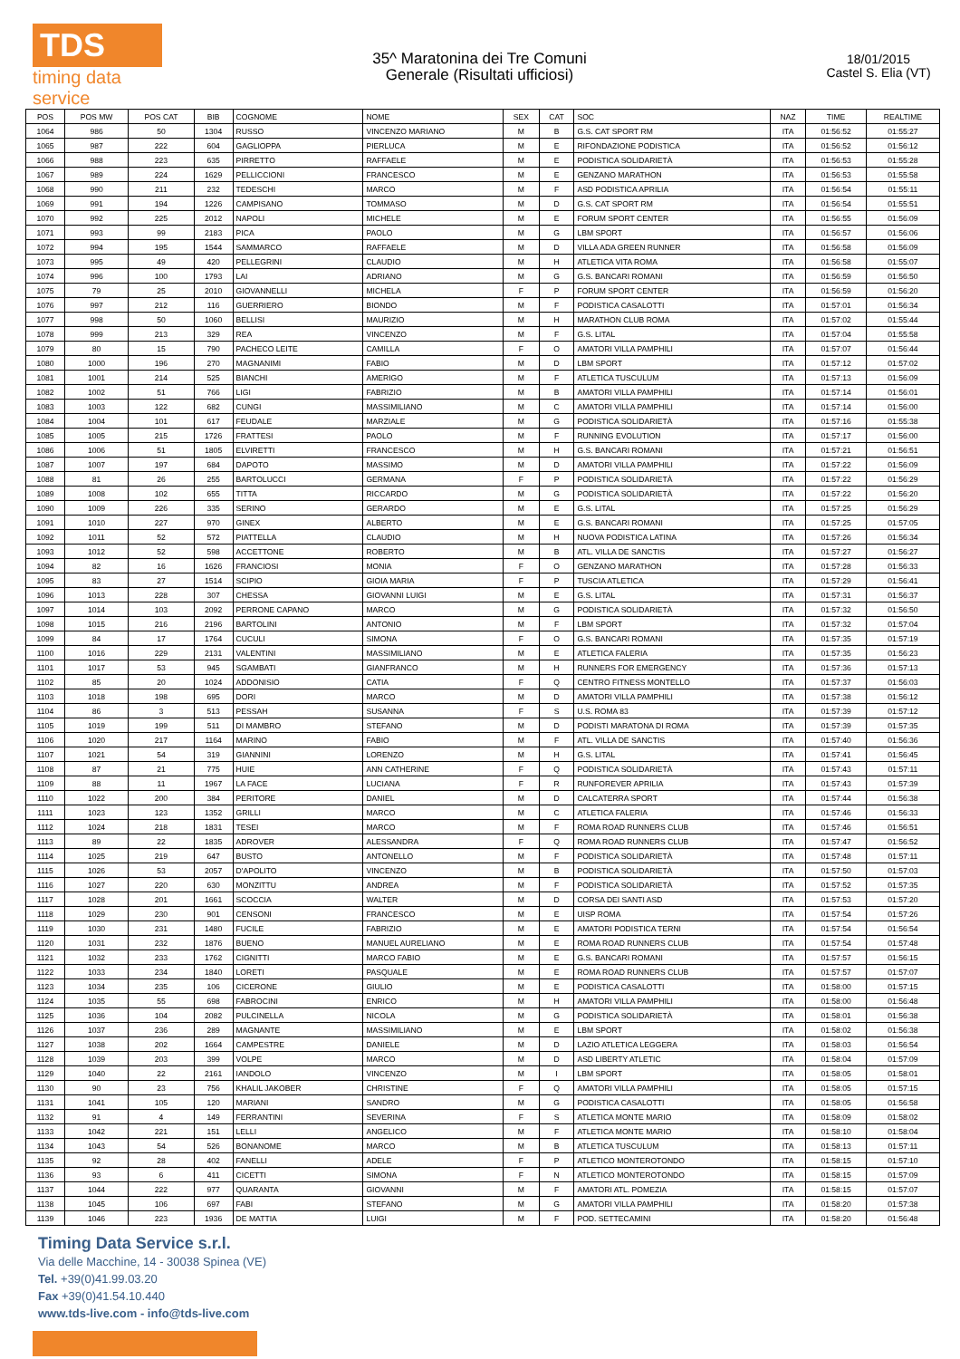TDS
timing data service
35^ Maratonina dei Tre Comuni
Generale (Risultati ufficiosi)
18/01/2015
Castel S. Elia (VT)
| POS | POS MW | POS CAT | BIB | COGNOME | NOME | SEX | CAT | SOC | NAZ | TIME | REALTIME |
| --- | --- | --- | --- | --- | --- | --- | --- | --- | --- | --- | --- |
| 1064 | 986 | 50 | 1304 | RUSSO | VINCENZO MARIANO | M | B | G.S. CAT SPORT RM | ITA | 01:56:52 | 01:55:27 |
| 1065 | 987 | 222 | 604 | GAGLIOPPA | PIERLUCA | M | E | RIFONDAZIONE PODISTICA | ITA | 01:56:52 | 01:56:12 |
| 1066 | 988 | 223 | 635 | PIRRETTO | RAFFAELE | M | E | PODISTICA SOLIDARIETÀ | ITA | 01:56:53 | 01:55:28 |
| 1067 | 989 | 224 | 1629 | PELLICCIONI | FRANCESCO | M | E | GENZANO MARATHON | ITA | 01:56:53 | 01:55:58 |
| 1068 | 990 | 211 | 232 | TEDESCHI | MARCO | M | F | ASD PODISTICA APRILIA | ITA | 01:56:54 | 01:55:11 |
| 1069 | 991 | 194 | 1226 | CAMPISANO | TOMMASO | M | D | G.S. CAT SPORT RM | ITA | 01:56:54 | 01:55:51 |
| 1070 | 992 | 225 | 2012 | NAPOLI | MICHELE | M | E | FORUM SPORT CENTER | ITA | 01:56:55 | 01:56:09 |
| 1071 | 993 | 99 | 2183 | PICA | PAOLO | M | G | LBM SPORT | ITA | 01:56:57 | 01:56:06 |
| 1072 | 994 | 195 | 1544 | SAMMARCO | RAFFAELE | M | D | VILLA ADA GREEN RUNNER | ITA | 01:56:58 | 01:56:09 |
| 1073 | 995 | 49 | 420 | PELLEGRINI | CLAUDIO | M | H | ATLETICA VITA ROMA | ITA | 01:56:58 | 01:55:07 |
| 1074 | 996 | 100 | 1793 | LAI | ADRIANO | M | G | G.S. BANCARI ROMANI | ITA | 01:56:59 | 01:56:50 |
| 1075 | 79 | 25 | 2010 | GIOVANNELLI | MICHELA | F | P | FORUM SPORT CENTER | ITA | 01:56:59 | 01:56:20 |
| 1076 | 997 | 212 | 116 | GUERRIERO | BIONDO | M | F | PODISTICA CASALOTTI | ITA | 01:57:01 | 01:56:34 |
| 1077 | 998 | 50 | 1060 | BELLISI | MAURIZIO | M | H | MARATHON CLUB ROMA | ITA | 01:57:02 | 01:55:44 |
| 1078 | 999 | 213 | 329 | REA | VINCENZO | M | F | G.S. LITAL | ITA | 01:57:04 | 01:55:58 |
| 1079 | 80 | 15 | 790 | PACHECO LEITE | CAMILLA | F | O | AMATORI VILLA PAMPHILI | ITA | 01:57:07 | 01:56:44 |
| 1080 | 1000 | 196 | 270 | MAGNANIMI | FABIO | M | D | LBM SPORT | ITA | 01:57:12 | 01:57:02 |
| 1081 | 1001 | 214 | 525 | BIANCHI | AMERIGO | M | F | ATLETICA TUSCULUM | ITA | 01:57:13 | 01:56:09 |
| 1082 | 1002 | 51 | 766 | LIGI | FABRIZIO | M | B | AMATORI VILLA PAMPHILI | ITA | 01:57:14 | 01:56:01 |
| 1083 | 1003 | 122 | 682 | CUNGI | MASSIMILIANO | M | C | AMATORI VILLA PAMPHILI | ITA | 01:57:14 | 01:56:00 |
| 1084 | 1004 | 101 | 617 | FEUDALE | MARZIALE | M | G | PODISTICA SOLIDARIETÀ | ITA | 01:57:16 | 01:55:38 |
| 1085 | 1005 | 215 | 1726 | FRATTESI | PAOLO | M | F | RUNNING EVOLUTION | ITA | 01:57:17 | 01:56:00 |
| 1086 | 1006 | 51 | 1805 | ELVIRETTI | FRANCESCO | M | H | G.S. BANCARI ROMANI | ITA | 01:57:21 | 01:56:51 |
| 1087 | 1007 | 197 | 684 | DAPOTO | MASSIMO | M | D | AMATORI VILLA PAMPHILI | ITA | 01:57:22 | 01:56:09 |
| 1088 | 81 | 26 | 255 | BARTOLUCCI | GERMANA | F | P | PODISTICA SOLIDARIETÀ | ITA | 01:57:22 | 01:56:29 |
| 1089 | 1008 | 102 | 655 | TITTA | RICCARDO | M | G | PODISTICA SOLIDARIETÀ | ITA | 01:57:22 | 01:56:20 |
| 1090 | 1009 | 226 | 335 | SERINO | GERARDO | M | E | G.S. LITAL | ITA | 01:57:25 | 01:56:29 |
| 1091 | 1010 | 227 | 970 | GINEX | ALBERTO | M | E | G.S. BANCARI ROMANI | ITA | 01:57:25 | 01:57:05 |
| 1092 | 1011 | 52 | 572 | PIATTELLA | CLAUDIO | M | H | NUOVA PODISTICA LATINA | ITA | 01:57:26 | 01:56:34 |
| 1093 | 1012 | 52 | 598 | ACCETTONE | ROBERTO | M | B | ATL. VILLA DE SANCTIS | ITA | 01:57:27 | 01:56:27 |
| 1094 | 82 | 16 | 1626 | FRANCIOSI | MONIA | F | O | GENZANO MARATHON | ITA | 01:57:28 | 01:56:33 |
| 1095 | 83 | 27 | 1514 | SCIPIO | GIOIA MARIA | F | P | TUSCIA ATLETICA | ITA | 01:57:29 | 01:56:41 |
| 1096 | 1013 | 228 | 307 | CHESSA | GIOVANNI LUIGI | M | E | G.S. LITAL | ITA | 01:57:31 | 01:56:37 |
| 1097 | 1014 | 103 | 2092 | PERRONE CAPANO | MARCO | M | G | PODISTICA SOLIDARIETÀ | ITA | 01:57:32 | 01:56:50 |
| 1098 | 1015 | 216 | 2196 | BARTOLINI | ANTONIO | M | F | LBM SPORT | ITA | 01:57:32 | 01:57:04 |
| 1099 | 84 | 17 | 1764 | CUCULI | SIMONA | F | O | G.S. BANCARI ROMANI | ITA | 01:57:35 | 01:57:19 |
| 1100 | 1016 | 229 | 2131 | VALENTINI | MASSIMILIANO | M | E | ATLETICA FALERIA | ITA | 01:57:35 | 01:56:23 |
| 1101 | 1017 | 53 | 945 | SGAMBATI | GIANFRANCO | M | H | RUNNERS FOR EMERGENCY | ITA | 01:57:36 | 01:57:13 |
| 1102 | 85 | 20 | 1024 | ADDONISIO | CATIA | F | Q | CENTRO FITNESS MONTELLO | ITA | 01:57:37 | 01:56:03 |
| 1103 | 1018 | 198 | 695 | DORI | MARCO | M | D | AMATORI VILLA PAMPHILI | ITA | 01:57:38 | 01:56:12 |
| 1104 | 86 | 3 | 513 | PESSAH | SUSANNA | F | S | U.S. ROMA 83 | ITA | 01:57:39 | 01:57:12 |
| 1105 | 1019 | 199 | 511 | DI MAMBRO | STEFANO | M | D | PODISTI MARATONA DI ROMA | ITA | 01:57:39 | 01:57:35 |
| 1106 | 1020 | 217 | 1164 | MARINO | FABIO | M | F | ATL. VILLA DE SANCTIS | ITA | 01:57:40 | 01:56:36 |
| 1107 | 1021 | 54 | 319 | GIANNINI | LORENZO | M | H | G.S. LITAL | ITA | 01:57:41 | 01:56:45 |
| 1108 | 87 | 21 | 775 | HUIE | ANN CATHERINE | F | Q | PODISTICA SOLIDARIETÀ | ITA | 01:57:43 | 01:57:11 |
| 1109 | 88 | 11 | 1967 | LA FACE | LUCIANA | F | R | RUNFOREVER APRILIA | ITA | 01:57:43 | 01:57:39 |
| 1110 | 1022 | 200 | 384 | PERITORE | DANIEL | M | D | CALCATERRA SPORT | ITA | 01:57:44 | 01:56:38 |
| 1111 | 1023 | 123 | 1352 | GRILLI | MARCO | M | C | ATLETICA FALERIA | ITA | 01:57:46 | 01:56:33 |
| 1112 | 1024 | 218 | 1831 | TESEI | MARCO | M | F | ROMA ROAD RUNNERS CLUB | ITA | 01:57:46 | 01:56:51 |
| 1113 | 89 | 22 | 1835 | ADROVER | ALESSANDRA | F | Q | ROMA ROAD RUNNERS CLUB | ITA | 01:57:47 | 01:56:52 |
| 1114 | 1025 | 219 | 647 | BUSTO | ANTONELLO | M | F | PODISTICA SOLIDARIETÀ | ITA | 01:57:48 | 01:57:11 |
| 1115 | 1026 | 53 | 2057 | D'APOLITO | VINCENZO | M | B | PODISTICA SOLIDARIETÀ | ITA | 01:57:50 | 01:57:03 |
| 1116 | 1027 | 220 | 630 | MONZITTU | ANDREA | M | F | PODISTICA SOLIDARIETÀ | ITA | 01:57:52 | 01:57:35 |
| 1117 | 1028 | 201 | 1661 | SCOCCIA | WALTER | M | D | CORSA DEI SANTI ASD | ITA | 01:57:53 | 01:57:20 |
| 1118 | 1029 | 230 | 901 | CENSONI | FRANCESCO | M | E | UISP ROMA | ITA | 01:57:54 | 01:57:26 |
| 1119 | 1030 | 231 | 1480 | FUCILE | FABRIZIO | M | E | AMATORI PODISTICA TERNI | ITA | 01:57:54 | 01:56:54 |
| 1120 | 1031 | 232 | 1876 | BUENO | MANUEL AURELIANO | M | E | ROMA ROAD RUNNERS CLUB | ITA | 01:57:54 | 01:57:48 |
| 1121 | 1032 | 233 | 1762 | CIGNITTI | MARCO FABIO | M | E | G.S. BANCARI ROMANI | ITA | 01:57:57 | 01:56:15 |
| 1122 | 1033 | 234 | 1840 | LORETI | PASQUALE | M | E | ROMA ROAD RUNNERS CLUB | ITA | 01:57:57 | 01:57:07 |
| 1123 | 1034 | 235 | 106 | CICERONE | GIULIO | M | E | PODISTICA CASALOTTI | ITA | 01:58:00 | 01:57:15 |
| 1124 | 1035 | 55 | 698 | FABROCINI | ENRICO | M | H | AMATORI VILLA PAMPHILI | ITA | 01:58:00 | 01:56:48 |
| 1125 | 1036 | 104 | 2082 | PULCINELLA | NICOLA | M | G | PODISTICA SOLIDARIETÀ | ITA | 01:58:01 | 01:56:38 |
| 1126 | 1037 | 236 | 289 | MAGNANTE | MASSIMILIANO | M | E | LBM SPORT | ITA | 01:58:02 | 01:56:38 |
| 1127 | 1038 | 202 | 1664 | CAMPESTRE | DANIELE | M | D | LAZIO ATLETICA LEGGERA | ITA | 01:58:03 | 01:56:54 |
| 1128 | 1039 | 203 | 399 | VOLPE | MARCO | M | D | ASD LIBERTY ATLETIC | ITA | 01:58:04 | 01:57:09 |
| 1129 | 1040 | 22 | 2161 | IANDOLO | VINCENZO | M | I | LBM SPORT | ITA | 01:58:05 | 01:58:01 |
| 1130 | 90 | 23 | 756 | KHALIL JAKOBER | CHRISTINE | F | Q | AMATORI VILLA PAMPHILI | ITA | 01:58:05 | 01:57:15 |
| 1131 | 1041 | 105 | 120 | MARIANI | SANDRO | M | G | PODISTICA CASALOTTI | ITA | 01:58:05 | 01:56:58 |
| 1132 | 91 | 4 | 149 | FERRANTINI | SEVERINA | F | S | ATLETICA MONTE MARIO | ITA | 01:58:09 | 01:58:02 |
| 1133 | 1042 | 221 | 151 | LELLI | ANGELICO | M | F | ATLETICA MONTE MARIO | ITA | 01:58:10 | 01:58:04 |
| 1134 | 1043 | 54 | 526 | BONANOME | MARCO | M | B | ATLETICA TUSCULUM | ITA | 01:58:13 | 01:57:11 |
| 1135 | 92 | 28 | 402 | FANELLI | ADELE | F | P | ATLETICO MONTEROTONDO | ITA | 01:58:15 | 01:57:10 |
| 1136 | 93 | 6 | 411 | CICETTI | SIMONA | F | N | ATLETICO MONTEROTONDO | ITA | 01:58:15 | 01:57:09 |
| 1137 | 1044 | 222 | 977 | QUARANTA | GIOVANNI | M | F | AMATORI ATL. POMEZIA | ITA | 01:58:15 | 01:57:07 |
| 1138 | 1045 | 106 | 697 | FABI | STEFANO | M | G | AMATORI VILLA PAMPHILI | ITA | 01:58:20 | 01:57:38 |
| 1139 | 1046 | 223 | 1936 | DE MATTIA | LUIGI | M | F | POD. SETTECAMINI | ITA | 01:58:20 | 01:56:48 |
Timing Data Service s.r.l.
Via delle Macchine, 14 - 30038 Spinea (VE)
Tel. +39(0)41.99.03.20
Fax +39(0)41.54.10.440
www.tds-live.com - info@tds-live.com